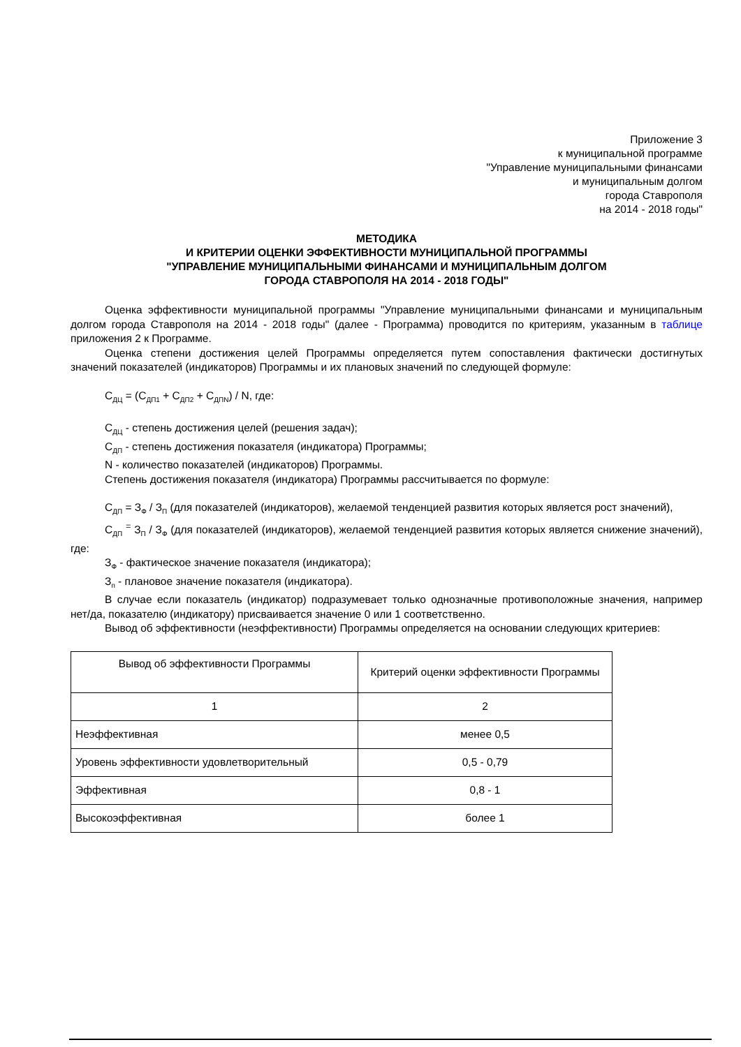Приложение 3
к муниципальной программе
"Управление муниципальными финансами
и муниципальным долгом
города Ставрополя
на 2014 - 2018 годы"
МЕТОДИКА
И КРИТЕРИИ ОЦЕНКИ ЭФФЕКТИВНОСТИ МУНИЦИПАЛЬНОЙ ПРОГРАММЫ
"УПРАВЛЕНИЕ МУНИЦИПАЛЬНЫМИ ФИНАНСАМИ И МУНИЦИПАЛЬНЫМ ДОЛГОМ
ГОРОДА СТАВРОПОЛЯ НА 2014 - 2018 ГОДЫ"
Оценка эффективности муниципальной программы "Управление муниципальными финансами и муниципальным долгом города Ставрополя на 2014 - 2018 годы" (далее - Программа) проводится по критериям, указанным в таблице приложения 2 к Программе.
Оценка степени достижения целей Программы определяется путем сопоставления фактически достигнутых значений показателей (индикаторов) Программы и их плановых значений по следующей формуле:
С<sub>ДЦ</sub> = (С<sub>ДП1</sub> + С<sub>ДП2</sub> + С<sub>ДПN</sub>) / N, где:
С<sub>ДЦ</sub> - степень достижения целей (решения задач);
С<sub>ДП</sub> - степень достижения показателя (индикатора) Программы;
N - количество показателей (индикаторов) Программы.
Степень достижения показателя (индикатора) Программы рассчитывается по формуле:
С<sub>ДП</sub> = З<sub>Ф</sub> / З<sub>П</sub> (для показателей (индикаторов), желаемой тенденцией развития которых является рост значений),
С<sub>ДП</sub> <sup>=</sup> З<sub>П</sub> / З<sub>Ф</sub> (для показателей (индикаторов), желаемой тенденцией развития которых является снижение значений), где:
З<sub>Ф</sub> - фактическое значение показателя (индикатора);
З<sub>п</sub> - плановое значение показателя (индикатора).
В случае если показатель (индикатор) подразумевает только однозначные противоположные значения, например нет/да, показателю (индикатору) присваивается значение 0 или 1 соответственно.
Вывод об эффективности (неэффективности) Программы определяется на основании следующих критериев:
| Вывод об эффективности Программы | Критерий оценки эффективности Программы |
| 1 | 2 |
| Неэффективная | менее 0,5 |
| Уровень эффективности удовлетворительный | 0,5 - 0,79 |
| Эффективная | 0,8 - 1 |
| Высокоэффективная | более 1 |